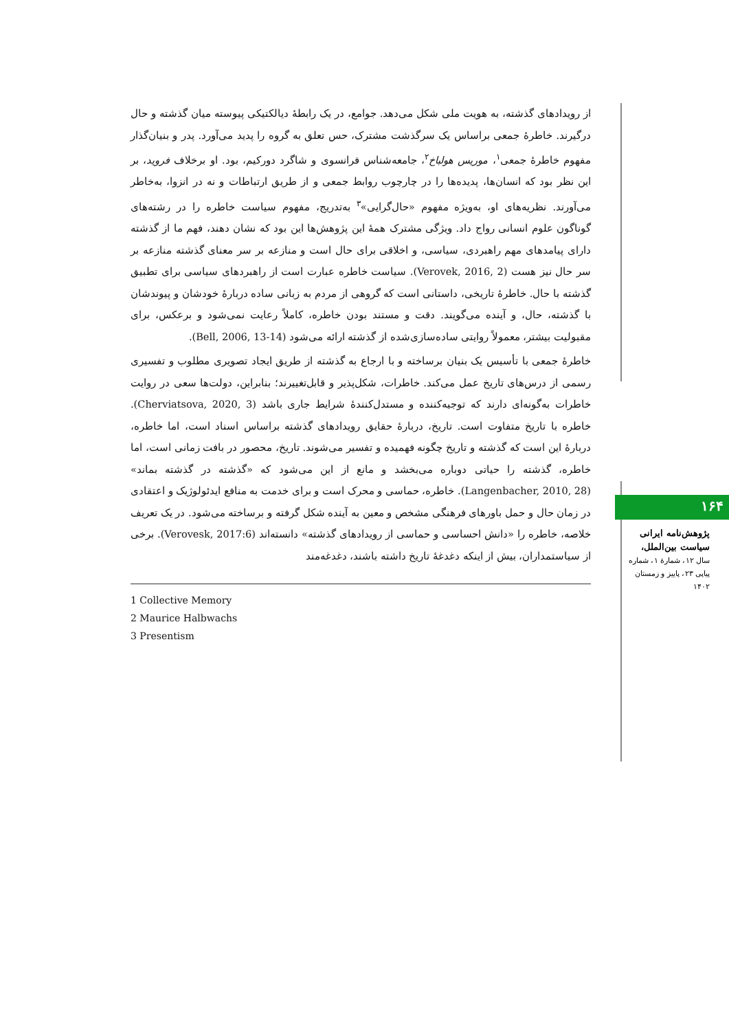از رویدادهای گذشته، به هویت ملی شکل می‌دهد. جوامع، در یک رابطهٔ دیالکتیکی پیوسته میان گذشته و حال درگیرند. خاطرهٔ جمعی براساس یک سرگذشت مشترک، حس تعلق به گروه را پدید می‌آورد. پدر و بنیان‌گذار مفهوم خاطرهٔ جمعی<sup>۱</sup>، موریس هولباخ<sup>۲</sup>، جامعه‌شناس فرانسوی و شاگرد دورکیم، بود. او برخلاف فروید، بر این نظر بود که انسان‌ها، پدیده‌ها را در چارچوب روابط جمعی و از طریق ارتباطات و نه در انزوا، به‌خاطر می‌آورند. نظریه‌های او، به‌ویژه مفهوم «حال‌گرایی»<sup>۳</sup> به‌تدریج، مفهوم سیاست خاطره را در رشته‌های گوناگون علوم انسانی رواج داد. ویژگی مشترک همهٔ این پژوهش‌ها این بود که نشان دهند، فهم ما از گذشته دارای پیامدهای مهم راهبردی، سیاسی، و اخلاقی برای حال است و منازعه بر سر معنای گذشته منازعه بر سر حال نیز هست (Verovek, 2016, 2). سیاست خاطره عبارت است از راهبردهای سیاسی برای تطبیق گذشته با حال. خاطرهٔ تاریخی، داستانی است که گروهی از مردم به زبانی ساده دربارهٔ خودشان و پیوندشان با گذشته، حال، و آینده می‌گویند. دقت و مستند بودن خاطره، کاملاً رعایت نمی‌شود و برعکس، برای مقبولیت بیشتر، معمولاً روایتی ساده‌سازی‌شده از گذشته ارائه می‌شود (Bell, 2006, 13-14).
خاطرهٔ جمعی با تأسیس یک بنیان برساخته و با ارجاع به گذشته از طریق ایجاد تصویری مطلوب و تفسیری رسمی از درس‌های تاریخ عمل می‌کند. خاطرات، شکل‌پذیر و قابل‌تغییرند؛ بنابراین، دولت‌ها سعی در روایت خاطرات به‌گونه‌ای دارند که توجیه‌کننده و مستدل‌کنندهٔ شرایط جاری باشد (Cherviatsova, 2020, 3). خاطره با تاریخ متفاوت است. تاریخ، دربارهٔ حقایق رویدادهای گذشته براساس اسناد است، اما خاطره، دربارهٔ این است که گذشته و تاریخ چگونه فهمیده و تفسیر می‌شوند. تاریخ، محصور در بافت زمانی است، اما خاطره، گذشته را حیاتی دوباره می‌بخشد و مانع از این می‌شود که «گذشته در گذشته بماند» (Langenbacher, 2010, 28). خاطره، حماسی و محرک است و برای خدمت به منافع ایدئولوژیک و اعتقادی در زمان حال و حمل باورهای فرهنگی مشخص و معین به آینده شکل گرفته و برساخته می‌شود. در یک تعریف خلاصه، خاطره را «دانش احساسی و حماسی از رویدادهای گذشته» دانسته‌اند (Verovesk, 2017:6). برخی از سیاستمداران، بیش از اینکه دغدغهٔ تاریخ داشته باشند، دغدغه‌مند
1 Collective Memory
2 Maurice Halbwachs
3 Presentism
۱۶۴
پژوهش‌نامه ایرانی سیاست بین‌الملل،
سال ۱۲، شمارهٔ ۱، شماره پیاپی ۲۳، پاییز و زمستان ۱۴۰۲